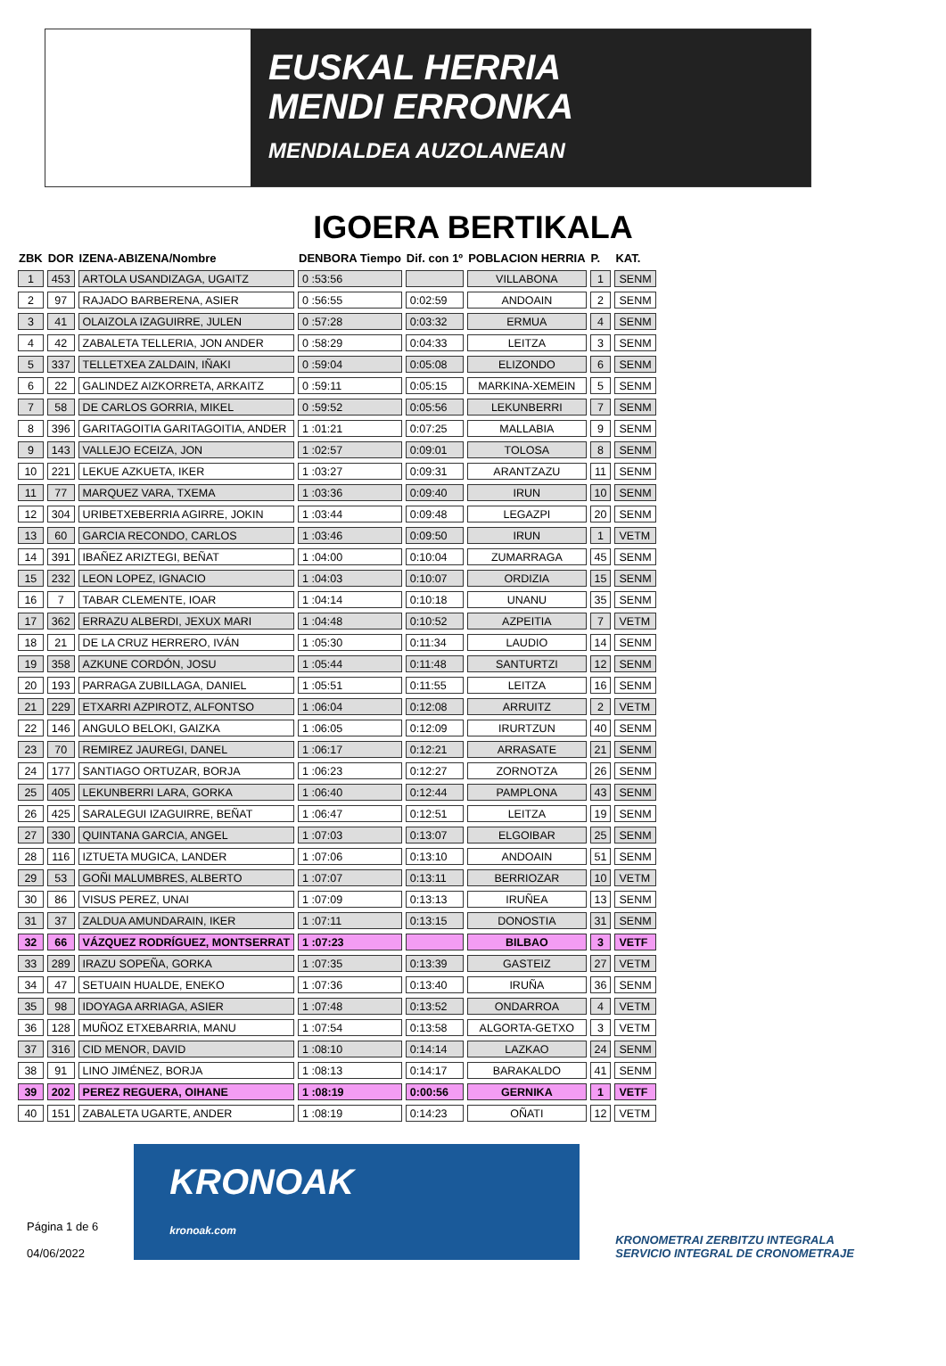EUSKAL HERRIA
MENDI ERRONKA
MENDIALDEA AUZOLANEAN
IGOERA BERTIKALA
| ZBK | DOR | IZENA-ABIZENA/Nombre | DENBORA Tiempo | Dif. con 1º | POBLACION HERRIA | P. | KAT. |
| --- | --- | --- | --- | --- | --- | --- | --- |
| 1 | 453 | ARTOLA USANDIZAGA, UGAITZ | 0 :53:56 | | VILLABONA | 1 | SENM |
| 2 | 97 | RAJADO BARBERENA, ASIER | 0 :56:55 | 0:02:59 | ANDOAIN | 2 | SENM |
| 3 | 41 | OLAIZOLA IZAGUIRRE, JULEN | 0 :57:28 | 0:03:32 | ERMUA | 4 | SENM |
| 4 | 42 | ZABALETA TELLERIA, JON ANDER | 0 :58:29 | 0:04:33 | LEITZA | 3 | SENM |
| 5 | 337 | TELLETXEA ZALDAIN, IÑAKI | 0 :59:04 | 0:05:08 | ELIZONDO | 6 | SENM |
| 6 | 22 | GALINDEZ AIZKORRETA, ARKAITZ | 0 :59:11 | 0:05:15 | MARKINA-XEMEIN | 5 | SENM |
| 7 | 58 | DE CARLOS GORRIA, MIKEL | 0 :59:52 | 0:05:56 | LEKUNBERRI | 7 | SENM |
| 8 | 396 | GARITAGOITIA GARITAGOITIA, ANDER | 1 :01:21 | 0:07:25 | MALLABIA | 9 | SENM |
| 9 | 143 | VALLEJO ECEIZA, JON | 1 :02:57 | 0:09:01 | TOLOSA | 8 | SENM |
| 10 | 221 | LEKUE AZKUETA, IKER | 1 :03:27 | 0:09:31 | ARANTZAZU | 11 | SENM |
| 11 | 77 | MARQUEZ VARA, TXEMA | 1 :03:36 | 0:09:40 | IRUN | 10 | SENM |
| 12 | 304 | URIBETXEBERRIA AGIRRE, JOKIN | 1 :03:44 | 0:09:48 | LEGAZPI | 20 | SENM |
| 13 | 60 | GARCIA RECONDO, CARLOS | 1 :03:46 | 0:09:50 | IRUN | 1 | VETM |
| 14 | 391 | IBAÑEZ ARIZTEGI, BEÑAT | 1 :04:00 | 0:10:04 | ZUMARRAGA | 45 | SENM |
| 15 | 232 | LEON LOPEZ, IGNACIO | 1 :04:03 | 0:10:07 | ORDIZIA | 15 | SENM |
| 16 | 7 | TABAR CLEMENTE, IOAR | 1 :04:14 | 0:10:18 | UNANU | 35 | SENM |
| 17 | 362 | ERRAZU ALBERDI, JEXUX MARI | 1 :04:48 | 0:10:52 | AZPEITIA | 7 | VETM |
| 18 | 21 | DE LA CRUZ HERRERO, IVÁN | 1 :05:30 | 0:11:34 | LAUDIO | 14 | SENM |
| 19 | 358 | AZKUNE CORDÓN, JOSU | 1 :05:44 | 0:11:48 | SANTURTZI | 12 | SENM |
| 20 | 193 | PARRAGA ZUBILLAGA, DANIEL | 1 :05:51 | 0:11:55 | LEITZA | 16 | SENM |
| 21 | 229 | ETXARRI AZPIROTZ, ALFONTSO | 1 :06:04 | 0:12:08 | ARRUITZ | 2 | VETM |
| 22 | 146 | ANGULO BELOKI, GAIZKA | 1 :06:05 | 0:12:09 | IRURTZUN | 40 | SENM |
| 23 | 70 | REMIREZ JAUREGI, DANEL | 1 :06:17 | 0:12:21 | ARRASATE | 21 | SENM |
| 24 | 177 | SANTIAGO ORTUZAR, BORJA | 1 :06:23 | 0:12:27 | ZORNOTZA | 26 | SENM |
| 25 | 405 | LEKUNBERRI LARA, GORKA | 1 :06:40 | 0:12:44 | PAMPLONA | 43 | SENM |
| 26 | 425 | SARALEGUI IZAGUIRRE, BEÑAT | 1 :06:47 | 0:12:51 | LEITZA | 19 | SENM |
| 27 | 330 | QUINTANA GARCIA, ANGEL | 1 :07:03 | 0:13:07 | ELGOIBAR | 25 | SENM |
| 28 | 116 | IZTUETA MUGICA, LANDER | 1 :07:06 | 0:13:10 | ANDOAIN | 51 | SENM |
| 29 | 53 | GOÑI MALUMBRES, ALBERTO | 1 :07:07 | 0:13:11 | BERRIOZAR | 10 | VETM |
| 30 | 86 | VISUS PEREZ, UNAI | 1 :07:09 | 0:13:13 | IRUÑEA | 13 | SENM |
| 31 | 37 | ZALDUA AMUNDARAIN, IKER | 1 :07:11 | 0:13:15 | DONOSTIA | 31 | SENM |
| 32 | 66 | VÁZQUEZ RODRÍGUEZ, MONTSERRAT | 1 :07:23 | | BILBAO | 3 | VETF |
| 33 | 289 | IRAZU SOPEÑA, GORKA | 1 :07:35 | 0:13:39 | GASTEIZ | 27 | VETM |
| 34 | 47 | SETUAIN HUALDE, ENEKO | 1 :07:36 | 0:13:40 | IRUÑA | 36 | SENM |
| 35 | 98 | IDOYAGA ARRIAGA, ASIER | 1 :07:48 | 0:13:52 | ONDARROA | 4 | VETM |
| 36 | 128 | MUÑOZ ETXEBARRIA, MANU | 1 :07:54 | 0:13:58 | ALGORTA-GETXO | 3 | VETM |
| 37 | 316 | CID MENOR, DAVID | 1 :08:10 | 0:14:14 | LAZKAO | 24 | SENM |
| 38 | 91 | LINO JIMÉNEZ, BORJA | 1 :08:13 | 0:14:17 | BARAKALDO | 41 | SENM |
| 39 | 202 | PEREZ REGUERA, OIHANE | 1 :08:19 | 0:00:56 | GERNIKA | 1 | VETF |
| 40 | 151 | ZABALETA UGARTE, ANDER | 1 :08:19 | 0:14:23 | OÑATI | 12 | VETM |
Página 1 de 6
04/06/2022
KRONOAK
kronoak.com
KRONOMETRAI ZERBITZU INTEGRALA
SERVICIO INTEGRAL DE CRONOMETRAJE